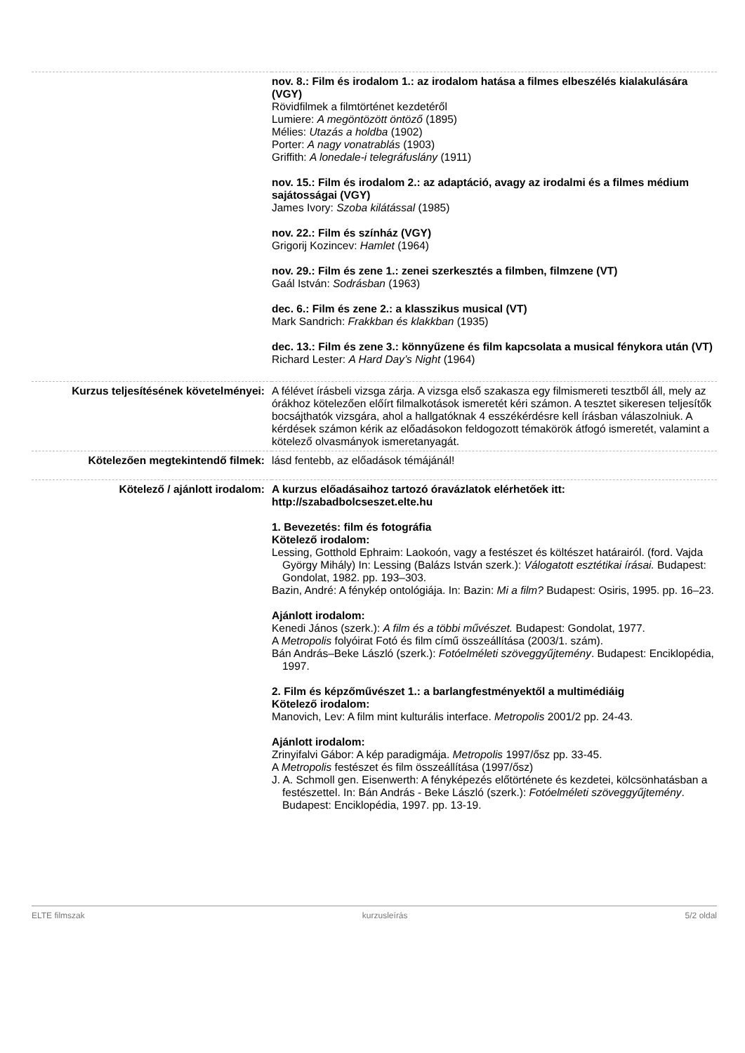| | nov. 8.: Film és irodalom 1.: az irodalom hatása a filmes elbeszélés kialakulására (VGY) Rövidfilmek a filmtörténet kezdetéről Lumiere: A megöntözött öntöző (1895) Mélies: Utazás a holdba (1902) Porter: A nagy vonatrablás (1903) Griffith: A lonedale-i telegráfuslány (1911) nov. 15.: Film és irodalom 2.: az adaptáció, avagy az irodalmi és a filmes médium sajátosságai (VGY) James Ivory: Szoba kilátással (1985) nov. 22.: Film és színház (VGY) Grigorij Kozincev: Hamlet (1964) nov. 29.: Film és zene 1.: zenei szerkesztés a filmben, filmzene (VT) Gaál István: Sodrásban (1963) dec. 6.: Film és zene 2.: a klasszikus musical (VT) Mark Sandrich: Frakkban és klakkban (1935) dec. 13.: Film és zene 3.: könnyűzene és film kapcsolata a musical fénykora után (VT) Richard Lester: A Hard Day’s Night (1964) |
| Kurzus teljesítésének követelményei: | A félévet írásbeli vizsga zárja. A vizsga első szakasza egy filmismereti tesztből áll, mely az órákhoz kötelezően előírt filmalkotások ismeretét kéri számon. A tesztet sikeresen teljesítők bocsájthatók vizsgára, ahol a hallgatóknak 4 esszékérdésre kell írásban válaszolniuk. A kérdések számon kérik az előadásokon feldogozott témakörök átfogó ismeretét, valamint a kötelező olvasmányok ismeretanyagát. |
| Kötelezően megtekintendő filmek: | lásd fentebb, az előadások témájánál! |
| Kötelező / ajánlott irodalom: | A kurzus előadásaihoz tartozó óravázlatok elérhetőek itt: http://szabadbolcseszet.elte.hu 1. Bevezetés: film és fotográfia Kötelező irodalom: Lessing, Gotthold Ephraim: Laokoón, vagy a festészet és költészet határairól. (ford. Vajda György Mihály) In: Lessing (Balázs István szerk.): Válogatott esztétikai írásai. Budapest: Gondolat, 1982. pp. 193–303. Bazin, André: A fénykép ontológiája. In: Bazin: Mi a film? Budapest: Osiris, 1995. pp. 16–23. Ajánlott irodalom: Kenedi János (szerk.): A film és a többi művészet. Budapest: Gondolat, 1977. A Metropolis folyóirat Fotó és film című összeállítása (2003/1. szám). Bán András–Beke László (szerk.): Fotóelméleti szöveggyűjtemény . Budapest: Enciklopédia, 1997. 2. Film és képzőművészet 1.: a barlangfestményektől a multimédiáig Kötelező irodalom: Manovich, Lev: A film mint kulturális interface. Metropolis 2001/2 pp. 24-43. Ajánlott irodalom: Zrinyifalvi Gábor: A kép paradigmája. Metropolis 1997/ősz pp. 33-45. A Metropolis festészet és film összeállítása (1997/ősz) J. A. Schmoll gen. Eisenwerth: A fényképezés előtörténete és kezdetei, kölcsönhatásban a festészettel. In: Bán András - Beke László (szerk.): Fotóelméleti szöveggyűjtemény . Budapest: Enciklopédia, 1997. pp. 13-19. |
ELTE filmszak kurzusleírás 5/2 oldal